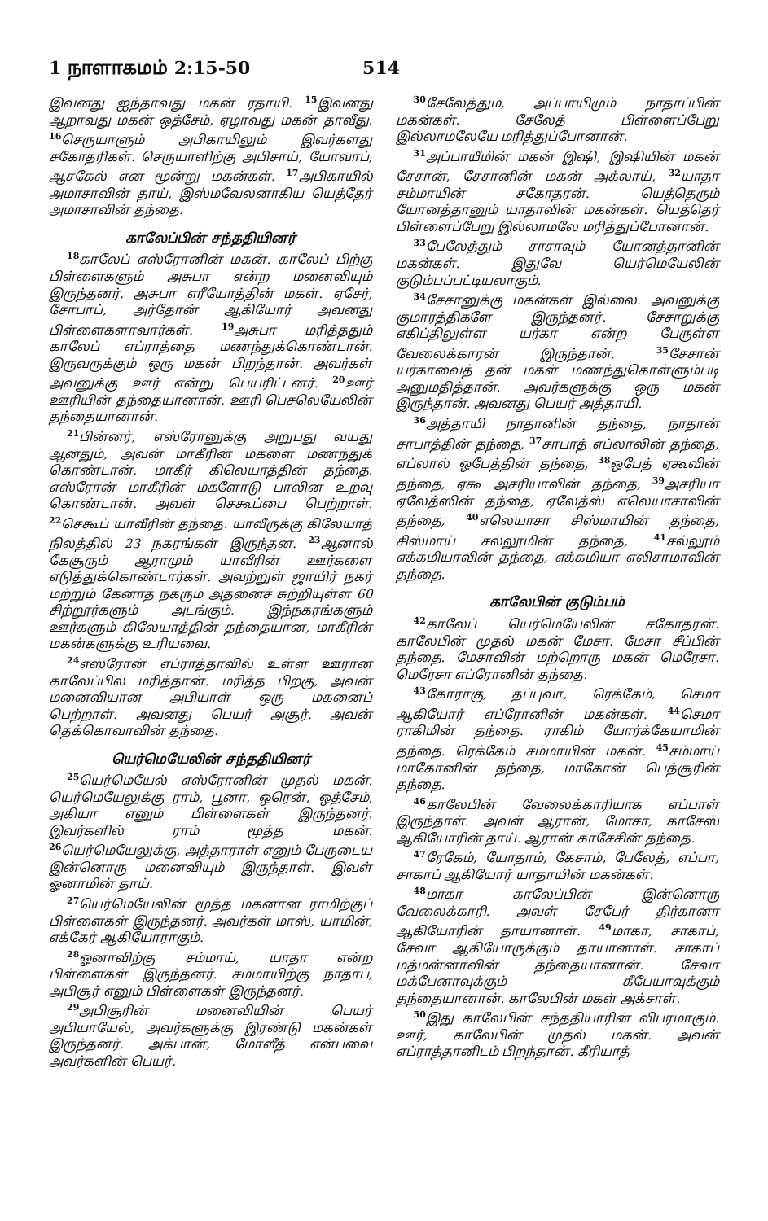1 நாளாகமம் 2:15-50 514
இவனது ஐந்தாவது மகன் ரதாயி. <sup>15</sup>இவனது ஆறாவது மகன் ஒத்சேம், ஏழாவது மகன் தாவீது. <sup>16</sup>செருயாளும் அபிகாயிலும் இவர்களது சகோதரிகள். செருயாளிற்கு அபிசாய், யோவாப், ஆசகேல் என மூன்று மகன்கள். <sup>17</sup>அபிகாயில் அமாசாவின் தாய், இஸ்மவேலனாகிய யெத்தேர் அமாசாவின் தந்தை.
காலேப்பின் சந்ததியினர்
<sup>18</sup> காலேப் எஸ்ரோனின் மகன். காலேப் பிற்கு பிள்ளைகளும் அசுபா என்ற மனைவியும் இருந்தனர். அசுபா எரீயோத்தின் மகள். ஏசேர், சோபாப், அர்தோன் ஆகியோர் அவனது பிள்ளைகளாவார்கள். <sup>19</sup>அசுபா மரித்ததும் காலேப் எப்ராத்தை மணந்துக்கொண்டான். இருவருக்கும் ஒரு மகன் பிறந்தான். அவர்கள் அவனுக்கு ஊர் என்று பெயரிட்டனர். <sup>20</sup>ஊர் ஊரியின் தந்தையானான். ஊரி பெசலெயேலின் தந்தையானான்.
<sup>21</sup> பின்னர், எஸ்ரோனுக்கு அறுபது வயது ஆனதும், அவன் மாகீரின் மகளை மணந்துக் கொண்டான். மாகீர் கிலெயாத்தின் தந்தை. எஸ்ரோன் மாகீரின் மகளோடு பாலின உறவு கொண்டான். அவள் செகூப்பை பெற்றாள். <sup>22</sup>செகூப் யாவீரின் தந்தை. யாவீருக்கு கிலேயாத் நிலத்தில் 23 நகரங்கள் இருந்தன. <sup>23</sup>ஆனால் கேசூரும் ஆராமும் யாவீரின் ஊர்களை எடுத்துக்கொண்டார்கள். அவற்றுள் ஜாயிர் நகர் மற்றும் கேனாத் நகரும் அதனைச் சுற்றியுள்ள 60 சிற்றூர்களும் அடங்கும். இந்நகரங்களும் ஊர்களும் கிலேயாத்தின் தந்தையான, மாகீரின் மகன்களுக்கு உரியவை.
<sup>24</sup> எஸ்ரோன் எப்ராத்தாவில் உள்ள ஊரான காலேப்பில் மரித்தான். மரித்த பிறகு, அவன் மனைவியான அபியாள் ஒரு மகனைப் பெற்றாள். அவனது பெயர் அசூர். அவன் தெக்கொவாவின் தந்தை.
யெர்மெயேலின் சந்ததியினர்
<sup>25</sup> யெர்மெயேல் எஸ்ரோனின் முதல் மகன். யெர்மெயேலுக்கு ராம், பூனா, ஒரென், ஒத்சேம், அகியா எனும் பிள்ளைகள் இருந்தனர். இவர்களில் ராம் மூத்த மகன். <sup>26</sup>யெர்மெயேலுக்கு, அத்தாராள் எனும் பேருடைய இன்னொரு மனைவியும் இருந்தாள். இவள் ஓனாமின் தாய்.
<sup>27</sup> யெர்மெயேலின் மூத்த மகனான ராமிற்குப் பிள்ளைகள் இருந்தனர். அவர்கள் மாஸ், யாமின், எக்கேர் ஆகியோராகும்.
<sup>28</sup> ஓனாவிற்கு சம்மாய், யாதா என்ற பிள்ளைகள் இருந்தனர். சம்மாயிற்கு நாதாப், அபிசூர் எனும் பிள்ளைகள் இருந்தனர்.
<sup>29</sup> அபிசூரின் மனைவியின் பெயர் அபியாயேல், அவர்களுக்கு இரண்டு மகன்கள் இருந்தனர். அக்பான், மோளீத் என்பவை அவர்களின் பெயர்.
<sup>30</sup> சேலேத்தும், அப்பாயிமும் நாதாப்பின் மகன்கள். சேலேத் பிள்ளைப்பேறு இல்லாமலேயே மரித்துப்போனான்.
<sup>31</sup> அப்பாயீமின் மகன் இஷி, இஷியின் மகன் சேசான், சேசானின் மகன் அக்லாய், <sup>32</sup>யாதா சம்மாயின் சகோதரன். யெத்தெரும் யோனத்தானும் யாதாவின் மகன்கள். யெத்தெர் பிள்ளைப்பேறு இல்லாமலே மரித்துப்போனான்.
<sup>33</sup> பேலேத்தும் சாசாவும் யோனத்தானின் மகன்கள். இதுவே யெர்மெயேலின் குடும்பப்பட்டியலாகும்.
<sup>34</sup> சேசானுக்கு மகன்கள் இல்லை. அவனுக்கு குமாரத்திகளே இருந்தனர். சேசாறுக்கு எகிப்திலுள்ள யர்கா என்ற பேருள்ள வேலைக்காரன் இருந்தான். <sup>35</sup>சேசான் யர்காவைத் தன் மகள் மணந்துகொள்ளும்படி அனுமதித்தான். அவர்களுக்கு ஒரு மகன் இருந்தான். அவனது பெயர் அத்தாயி.
<sup>36</sup> அத்தாயி நாதானின் தந்தை, நாதான் சாபாத்தின் தந்தை, <sup>37</sup>சாபாத் எப்லாலின் தந்தை, எப்லால் ஒபேத்தின் தந்தை, <sup>38</sup>ஒபேத் ஏகூவின் தந்தை, ஏகூ அசரியாவின் தந்தை, <sup>39</sup>அசரியா ஏலேத்ஸின் தந்தை, ஏலேத்ஸ் எலெயாசாவின் தந்தை, <sup>40</sup>எலெயாசா சிஸ்மாயின் தந்தை, சிஸ்மாய் சல்லூமின் தந்தை, <sup>41</sup>சல்லூம் எக்கமியாவின் தந்தை, எக்கமியா எலிசாமாவின் தந்தை.
காலேபின் குடும்பம்
<sup>42</sup> காலேப் யெர்மெயேலின் சகோதரன். காலேபின் முதல் மகன் மேசா. மேசா சீப்பின் தந்தை. மேசாவின் மற்றொரு மகன் மெரேசா. மெரேசா எப்ரோனின் தந்தை.
<sup>43</sup> கோராகு, தப்புவா, ரெக்கேம், செமா ஆகியோர் எப்ரோனின் மகன்கள். <sup>44</sup>செமா ராகிமின் தந்தை. ராகிம் யோர்க்கேயாமின் தந்தை. ரெக்கேம் சம்மாயின் மகன். <sup>45</sup>சம்மாய் மாகோனின் தந்தை, மாகோன் பெத்சூரின் தந்தை.
<sup>46</sup> காலேபின் வேலைக்காரியாக எப்பாள் இருந்தாள். அவள் ஆரான், மோசா, காசேஸ் ஆகியோரின் தாய். ஆரான் காசேசின் தந்தை.
<sup>47</sup> ரேகேம், யோதாம், கேசாம், பேலேத், எப்பா, சாகாப் ஆகியோர் யாதாயின் மகன்கள்.
<sup>48</sup> மாகா காலேப்பின் இன்னொரு வேலைக்காரி. அவள் சேபேர் திர்கானா ஆகியோரின் தாயானாள். <sup>49</sup>மாகா, சாகாப், சேவா ஆகியோருக்கும் தாயானாள். சாகாப் மத்மன்னாவின் தந்தையானான். சேவா மக்பேனாவுக்கும் கீபேயாவுக்கும் தந்தையானான். காலேபின் மகள் அக்சாள்.
<sup>50</sup> இது காலேபின் சந்ததியாரின் விபரமாகும். ஊர், காலேபின் முதல் மகன். அவன் எப்ராத்தானிடம் பிறந்தான். கீரியாத்